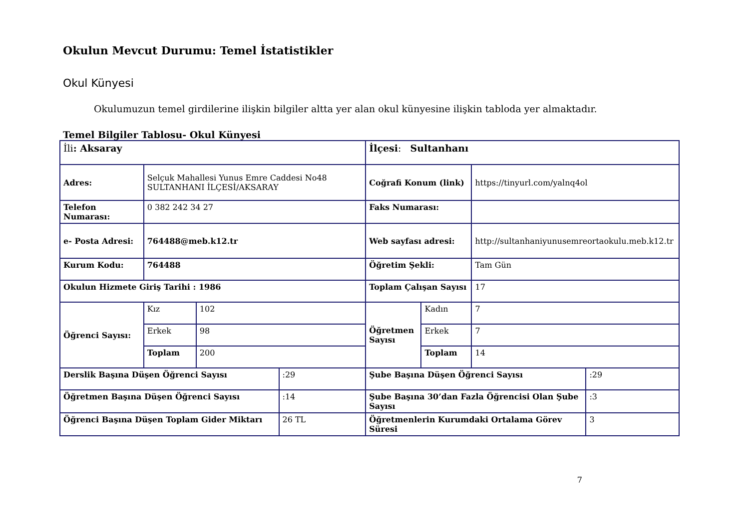Okulun Mevcut Durumu: Temel İstatistikler
Okul Künyesi
Okulumuzun temel girdilerine ilişkin bilgiler altta yer alan okul künyesine ilişkin tabloda yer almaktadır.
Temel Bilgiler Tablosu- Okul Künyesi
| İli : Aksaray | | | | İlçesi : Sultanhanı | | | |
| Adres: | Selçuk Mahallesi Yunus Emre Caddesi No48 SULTANHANI İLÇESİ/AKSARAY | | | Coğrafi Konum (link) | | https://tinyurl.com/yalnq4ol | |
| Telefon Numarası: | 0 382 242 34 27 | | | Faks Numarası: | | | |
| e- Posta Adresi: | 764488@meb.k12.tr | | | Web sayfası adresi: | | http://sultanhaniyunusemreortaokulu.meb.k12.tr | |
| Kurum Kodu: | 764488 | | | Öğretim Şekli: | | Tam Gün | |
| Okulun Hizmete Giriş Tarihi : 1986 | | | | Toplam Çalışan Sayısı | | 17 | |
| Öğrenci Sayısı: | Kız | 102 | | Öğretmen Sayısı | Kadın | 7 | |
| | Erkek | 98 | | | Erkek | 7 | |
| | Toplam | 200 | | | Toplam | 14 | |
| Derslik Başına Düşen Öğrenci Sayısı | | | :29 | Şube Başına Düşen Öğrenci Sayısı | | | :29 |
| Öğretmen Başına Düşen Öğrenci Sayısı | | | :14 | Şube Başına 30’dan Fazla Öğrencisi Olan Şube Sayısı | | | :3 |
| Öğrenci Başına Düşen Toplam Gider Miktarı | | | 26 TL | Öğretmenlerin Kurumdaki Ortalama Görev Süresi | | | 3 |
7